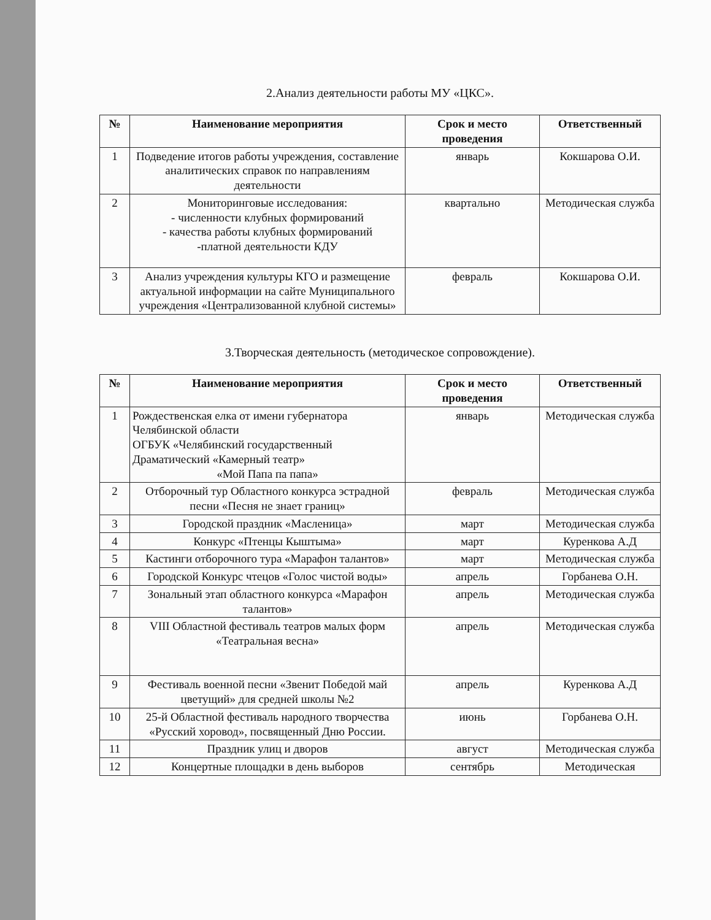2.Анализ деятельности работы МУ «ЦКС».
| № | Наименование мероприятия | Срок и место проведения | Ответственный |
| --- | --- | --- | --- |
| 1 | Подведение итогов работы учреждения, составление аналитических справок по направлениям деятельности | январь | Кокшарова О.И. |
| 2 | Мониторинговые исследования: - численности клубных формирований - качества работы клубных формирований -платной деятельности КДУ | квартально | Методическая служба |
| 3 | Анализ учреждения культуры КГО и размещение актуальной информации на сайте Муниципального учреждения «Централизованной клубной системы» | февраль | Кокшарова О.И. |
3.Творческая деятельность (методическое сопровождение).
| № | Наименование мероприятия | Срок и место проведения | Ответственный |
| --- | --- | --- | --- |
| 1 | Рождественская елка от имени губернатора Челябинской области ОГБУК «Челябинский государственный Драматический «Камерный театр» «Мой Папа па папа» | январь | Методическая служба |
| 2 | Отборочный тур Областного конкурса эстрадной песни «Песня не знает границ» | февраль | Методическая служба |
| 3 | Городской праздник «Масленица» | март | Методическая служба |
| 4 | Конкурс «Птенцы Кыштыма» | март | Куренкова А.Д |
| 5 | Кастинги отборочного тура «Марафон талантов» | март | Методическая служба |
| 6 | Городской Конкурс чтецов «Голос чистой воды» | апрель | Горбанева О.Н. |
| 7 | Зональный этап областного конкурса «Марафон талантов» | апрель | Методическая служба |
| 8 | VIII Областной фестиваль театров малых форм «Театральная весна» | апрель | Методическая служба |
| 9 | Фестиваль военной песни «Звенит Победой май цветущий» для средней школы №2 | апрель | Куренкова А.Д |
| 10 | 25-й Областной фестиваль народного творчества «Русский хоровод», посвященный Дню России. | июнь | Горбанева О.Н. |
| 11 | Праздник улиц и дворов | август | Методическая служба |
| 12 | Концертные площадки в день выборов | сентябрь | Методическая |